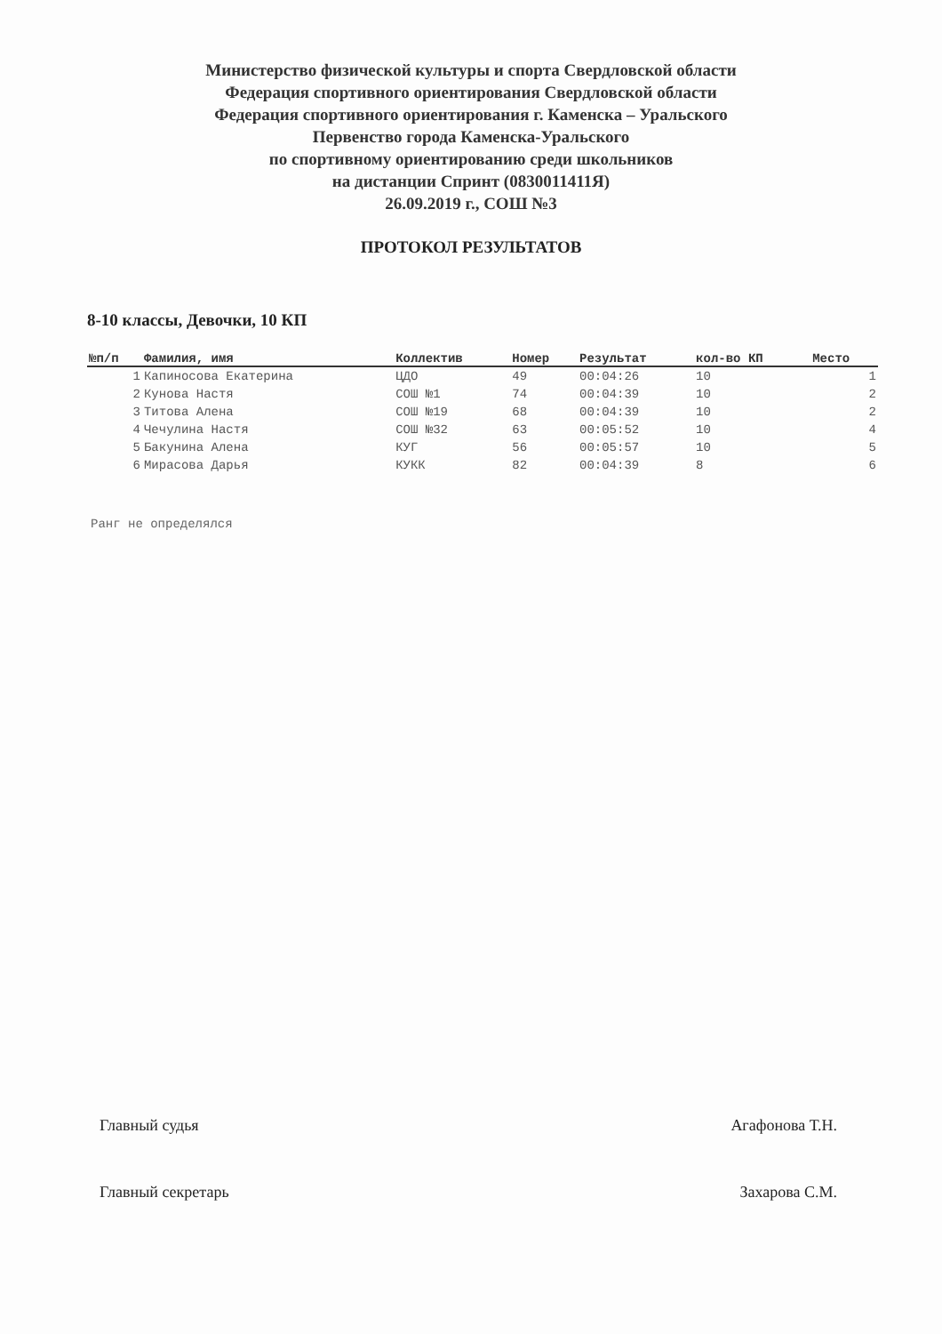Министерство физической культуры и спорта Свердловской области
Федерация спортивного ориентирования Свердловской области
Федерация спортивного ориентирования г. Каменска – Уральского
Первенство города Каменска-Уральского
по спортивному ориентированию среди школьников
на дистанции Спринт (0830011411Я)
26.09.2019 г., СОШ №3
ПРОТОКОЛ РЕЗУЛЬТАТОВ
8-10 классы, Девочки, 10 КП
| №п/п | Фамилия, имя | Коллектив | Номер | Результат | кол-во КП | Место |
| --- | --- | --- | --- | --- | --- | --- |
| 1 | Капиносова Екатерина | ЦДО | 49 | 00:04:26 | 10 | 1 |
| 2 | Кунова Настя | СОШ №1 | 74 | 00:04:39 | 10 | 2 |
| 3 | Титова Алена | СОШ №19 | 68 | 00:04:39 | 10 | 2 |
| 4 | Чечулина Настя | СОШ №32 | 63 | 00:05:52 | 10 | 4 |
| 5 | Бакунина Алена | КУГ | 56 | 00:05:57 | 10 | 5 |
| 6 | Мирасова Дарья | КУКК | 82 | 00:04:39 | 8 | 6 |
Ранг не определялся
Главный судья Агафонова Т.Н.
Главный секретарь Захарова С.М.